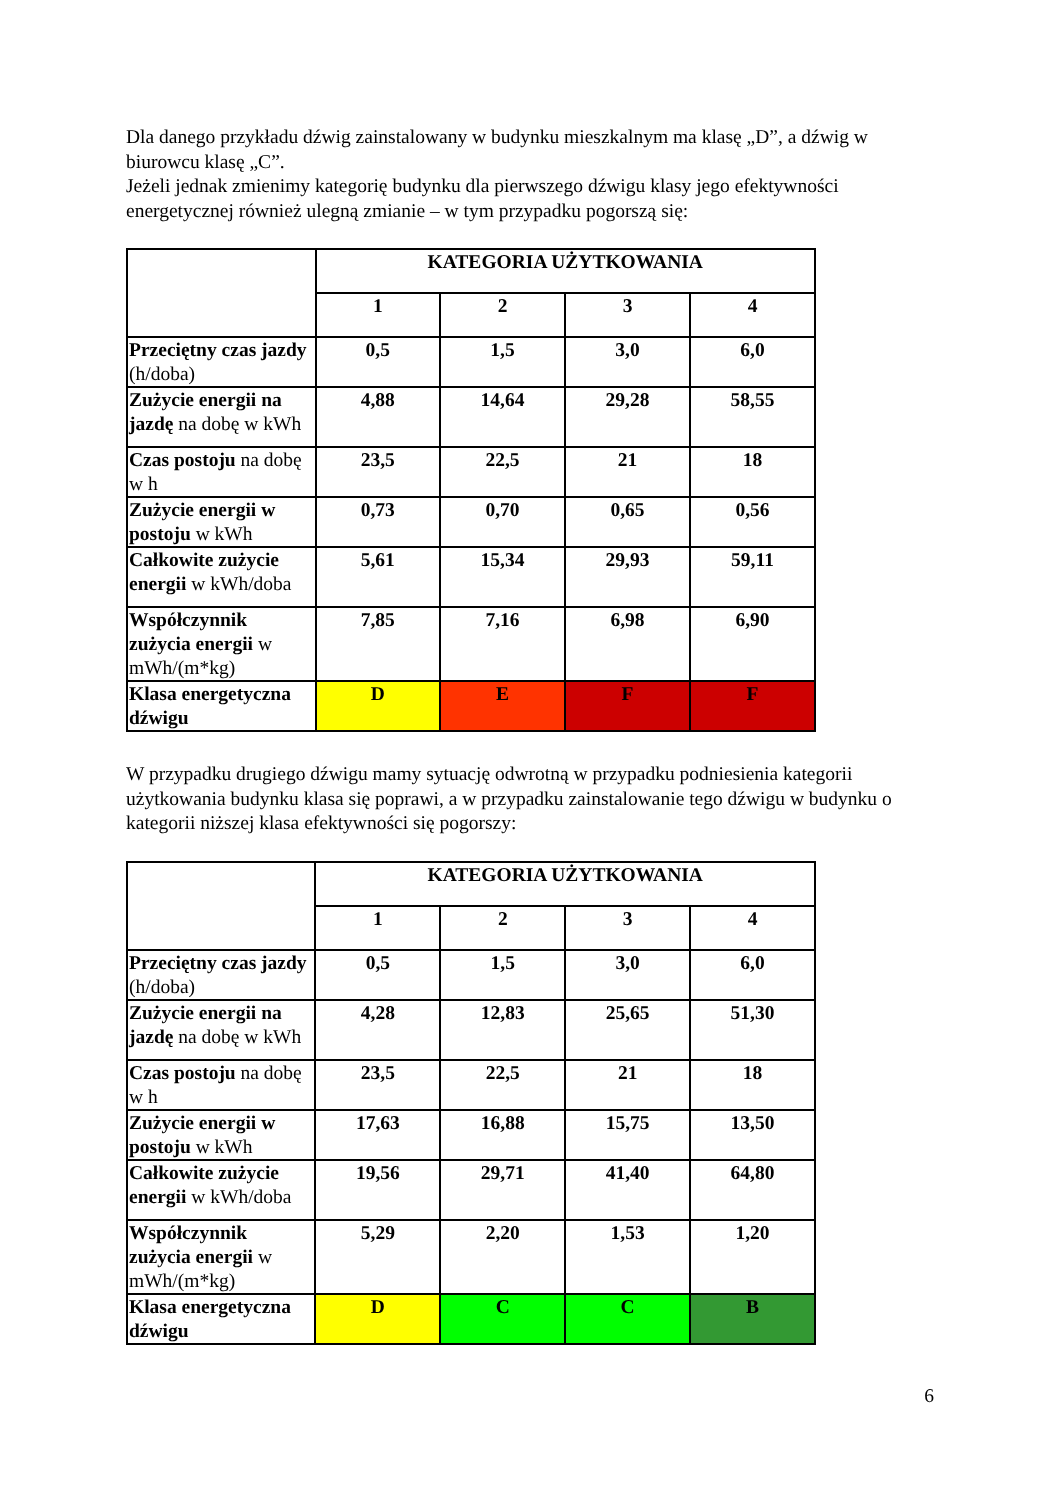Dla danego przykładu dźwig zainstalowany w budynku mieszkalnym ma klasę „D”, a dźwig w biurowcu klasę „C”.
Jeżeli jednak zmienimy kategorię budynku dla pierwszego dźwigu klasy jego efektywności energetycznej również ulegną zmianie – w tym przypadku pogorszą się:
| | KATEGORIA UŻYTKOWANIA | | | |
| | 1 | 2 | 3 | 4 |
| Przeciętny czas jazdy (h/doba) | 0,5 | 1,5 | 3,0 | 6,0 |
| Zużycie energii na jazdę na dobę w kWh | 4,88 | 14,64 | 29,28 | 58,55 |
| Czas postoju na dobę w h | 23,5 | 22,5 | 21 | 18 |
| Zużycie energii w postoju w kWh | 0,73 | 0,70 | 0,65 | 0,56 |
| Całkowite zużycie energii w kWh/doba | 5,61 | 15,34 | 29,93 | 59,11 |
| Współczynnik zużycia energii w mWh/(m*kg) | 7,85 | 7,16 | 6,98 | 6,90 |
| Klasa energetyczna dźwigu | D | E | F | F |
W przypadku drugiego dźwigu mamy sytuację odwrotną w przypadku podniesienia kategorii użytkowania budynku klasa się poprawi, a w przypadku zainstalowanie tego dźwigu w budynku o kategorii niższej klasa efektywności się pogorszy:
| | KATEGORIA UŻYTKOWANIA | | | |
| | 1 | 2 | 3 | 4 |
| Przeciętny czas jazdy (h/doba) | 0,5 | 1,5 | 3,0 | 6,0 |
| Zużycie energii na jazdę na dobę w kWh | 4,28 | 12,83 | 25,65 | 51,30 |
| Czas postoju na dobę w h | 23,5 | 22,5 | 21 | 18 |
| Zużycie energii w postoju w kWh | 17,63 | 16,88 | 15,75 | 13,50 |
| Całkowite zużycie energii w kWh/doba | 19,56 | 29,71 | 41,40 | 64,80 |
| Współczynnik zużycia energii w mWh/(m*kg) | 5,29 | 2,20 | 1,53 | 1,20 |
| Klasa energetyczna dźwigu | D | C | C | B |
6